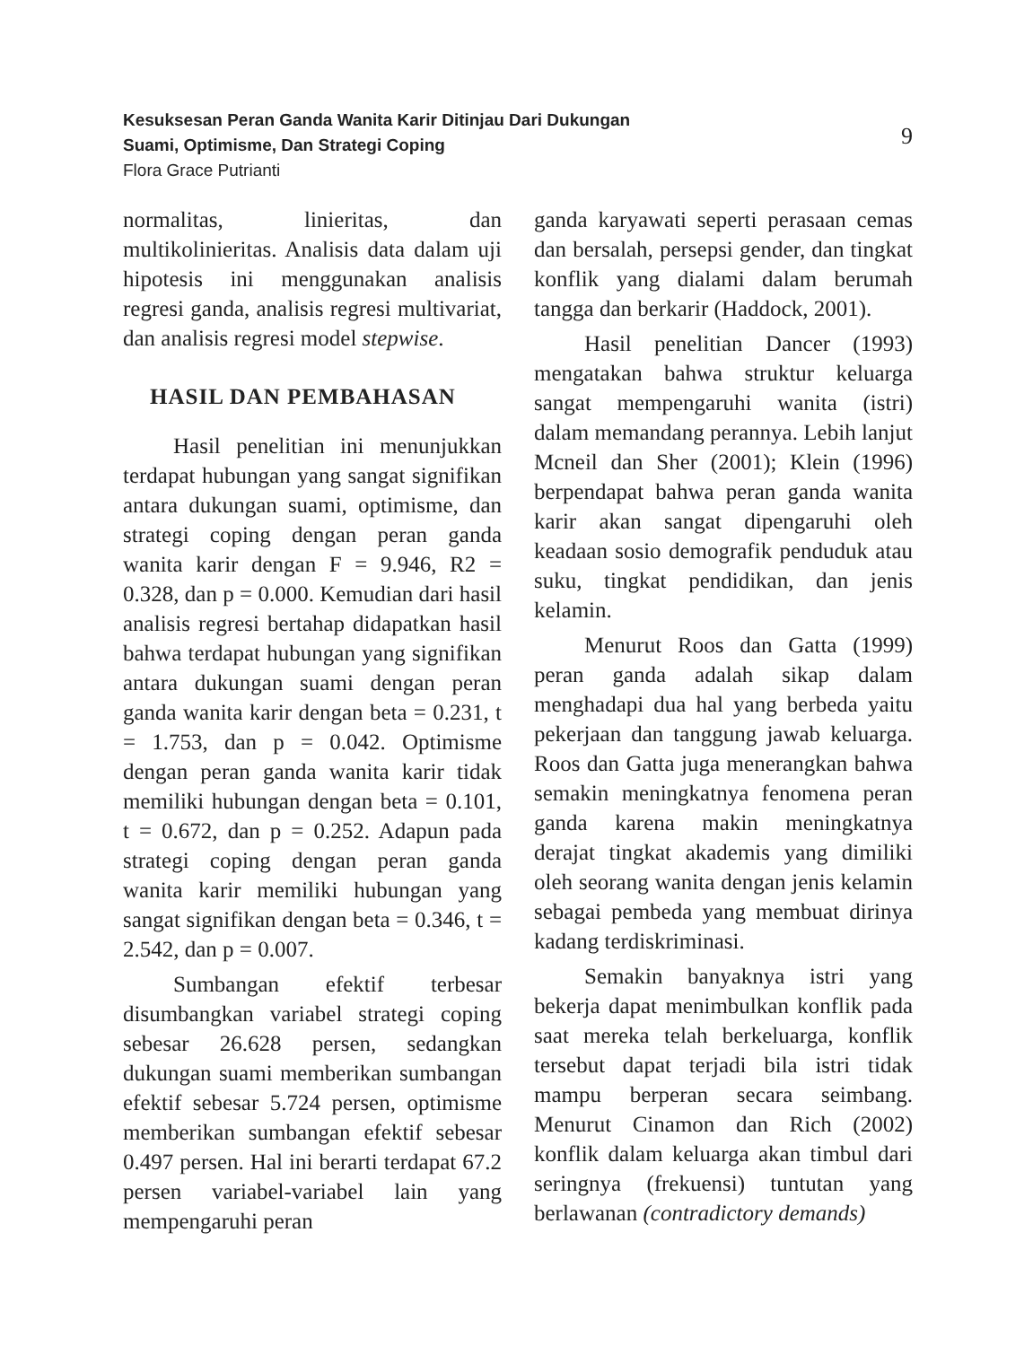Kesuksesan Peran Ganda Wanita Karir Ditinjau Dari Dukungan
Suami, Optimisme, Dan Strategi Coping
Flora Grace Putrianti
9
normalitas, linieritas, dan multikolinieritas. Analisis data dalam uji hipotesis ini menggunakan analisis regresi ganda, analisis regresi multivariat, dan analisis regresi model stepwise.
HASIL DAN PEMBAHASAN
Hasil penelitian ini menunjukkan terdapat hubungan yang sangat signifikan antara dukungan suami, optimisme, dan strategi coping dengan peran ganda wanita karir dengan F = 9.946, R2 = 0.328, dan p = 0.000. Kemudian dari hasil analisis regresi bertahap didapatkan hasil bahwa terdapat hubungan yang signifikan antara dukungan suami dengan peran ganda wanita karir dengan beta = 0.231, t = 1.753, dan p = 0.042. Optimisme dengan peran ganda wanita karir tidak memiliki hubungan dengan beta = 0.101, t = 0.672, dan p = 0.252. Adapun pada strategi coping dengan peran ganda wanita karir memiliki hubungan yang sangat signifikan dengan beta = 0.346, t = 2.542, dan p = 0.007.
Sumbangan efektif terbesar disumbangkan variabel strategi coping sebesar 26.628 persen, sedangkan dukungan suami memberikan sumbangan efektif sebesar 5.724 persen, optimisme memberikan sumbangan efektif sebesar 0.497 persen. Hal ini berarti terdapat 67.2 persen variabel-variabel lain yang mempengaruhi peran
ganda karyawati seperti perasaan cemas dan bersalah, persepsi gender, dan tingkat konflik yang dialami dalam berumah tangga dan berkarir (Haddock, 2001).
Hasil penelitian Dancer (1993) mengatakan bahwa struktur keluarga sangat mempengaruhi wanita (istri) dalam memandang perannya. Lebih lanjut Mcneil dan Sher (2001); Klein (1996) berpendapat bahwa peran ganda wanita karir akan sangat dipengaruhi oleh keadaan sosio demografik penduduk atau suku, tingkat pendidikan, dan jenis kelamin.
Menurut Roos dan Gatta (1999) peran ganda adalah sikap dalam menghadapi dua hal yang berbeda yaitu pekerjaan dan tanggung jawab keluarga. Roos dan Gatta juga menerangkan bahwa semakin meningkatnya fenomena peran ganda karena makin meningkatnya derajat tingkat akademis yang dimiliki oleh seorang wanita dengan jenis kelamin sebagai pembeda yang membuat dirinya kadang terdiskriminasi.
Semakin banyaknya istri yang bekerja dapat menimbulkan konflik pada saat mereka telah berkeluarga, konflik tersebut dapat terjadi bila istri tidak mampu berperan secara seimbang. Menurut Cinamon dan Rich (2002) konflik dalam keluarga akan timbul dari seringnya (frekuensi) tuntutan yang berlawanan (contradictory demands)